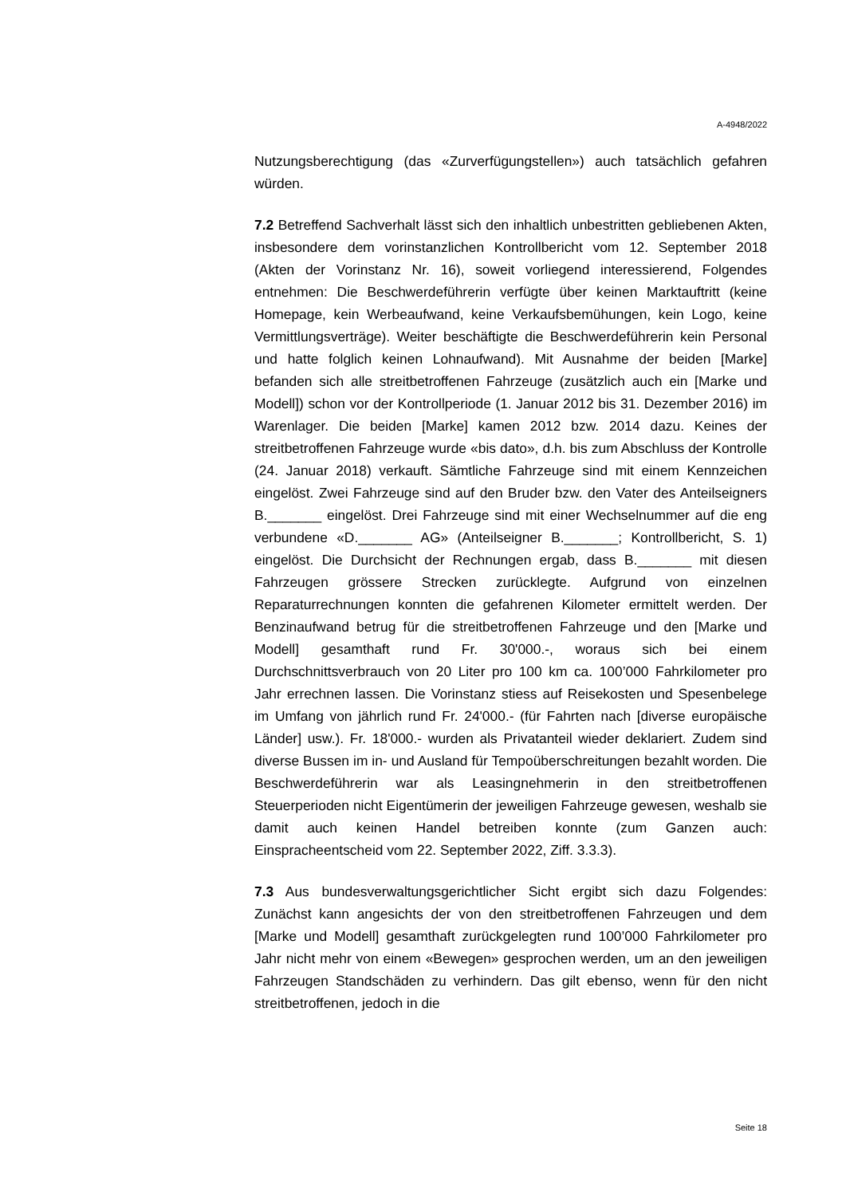A-4948/2022
Nutzungsberechtigung (das «Zurverfügungstellen») auch tatsächlich gefahren würden.
7.2 Betreffend Sachverhalt lässt sich den inhaltlich unbestritten gebliebenen Akten, insbesondere dem vorinstanzlichen Kontrollbericht vom 12. September 2018 (Akten der Vorinstanz Nr. 16), soweit vorliegend interessierend, Folgendes entnehmen: Die Beschwerdeführerin verfügte über keinen Marktauftritt (keine Homepage, kein Werbeaufwand, keine Verkaufsbemühungen, kein Logo, keine Vermittlungsverträge). Weiter beschäftigte die Beschwerdeführerin kein Personal und hatte folglich keinen Lohnaufwand). Mit Ausnahme der beiden [Marke] befanden sich alle streitbetroffenen Fahrzeuge (zusätzlich auch ein [Marke und Modell]) schon vor der Kontrollperiode (1. Januar 2012 bis 31. Dezember 2016) im Warenlager. Die beiden [Marke] kamen 2012 bzw. 2014 dazu. Keines der streitbetroffenen Fahrzeuge wurde «bis dato», d.h. bis zum Abschluss der Kontrolle (24. Januar 2018) verkauft. Sämtliche Fahrzeuge sind mit einem Kennzeichen eingelöst. Zwei Fahrzeuge sind auf den Bruder bzw. den Vater des Anteilseigners B._______ eingelöst. Drei Fahrzeuge sind mit einer Wechselnummer auf die eng verbundene «D._______ AG» (Anteilseigner B._______; Kontrollbericht, S. 1) eingelöst. Die Durchsicht der Rechnungen ergab, dass B._______ mit diesen Fahrzeugen grössere Strecken zurücklegte. Aufgrund von einzelnen Reparaturrechnungen konnten die gefahrenen Kilometer ermittelt werden. Der Benzinaufwand betrug für die streitbetroffenen Fahrzeuge und den [Marke und Modell] gesamthaft rund Fr. 30'000.-, woraus sich bei einem Durchschnittsverbrauch von 20 Liter pro 100 km ca. 100’000 Fahrkilometer pro Jahr errechnen lassen. Die Vorinstanz stiess auf Reisekosten und Spesenbelege im Umfang von jährlich rund Fr. 24'000.- (für Fahrten nach [diverse europäische Länder] usw.). Fr. 18'000.- wurden als Privatanteil wieder deklariert. Zudem sind diverse Bussen im in- und Ausland für Tempoüberschreitungen bezahlt worden. Die Beschwerdeführerin war als Leasingnehmerin in den streitbetroffenen Steuerperioden nicht Eigentümerin der jeweiligen Fahrzeuge gewesen, weshalb sie damit auch keinen Handel betreiben konnte (zum Ganzen auch: Einspracheentscheid vom 22. September 2022, Ziff. 3.3.3).
7.3 Aus bundesverwaltungsgerichtlicher Sicht ergibt sich dazu Folgendes: Zunächst kann angesichts der von den streitbetroffenen Fahrzeugen und dem [Marke und Modell] gesamthaft zurückgelegten rund 100’000 Fahrkilometer pro Jahr nicht mehr von einem «Bewegen» gesprochen werden, um an den jeweiligen Fahrzeugen Standschäden zu verhindern. Das gilt ebenso, wenn für den nicht streitbetroffenen, jedoch in die
Seite 18